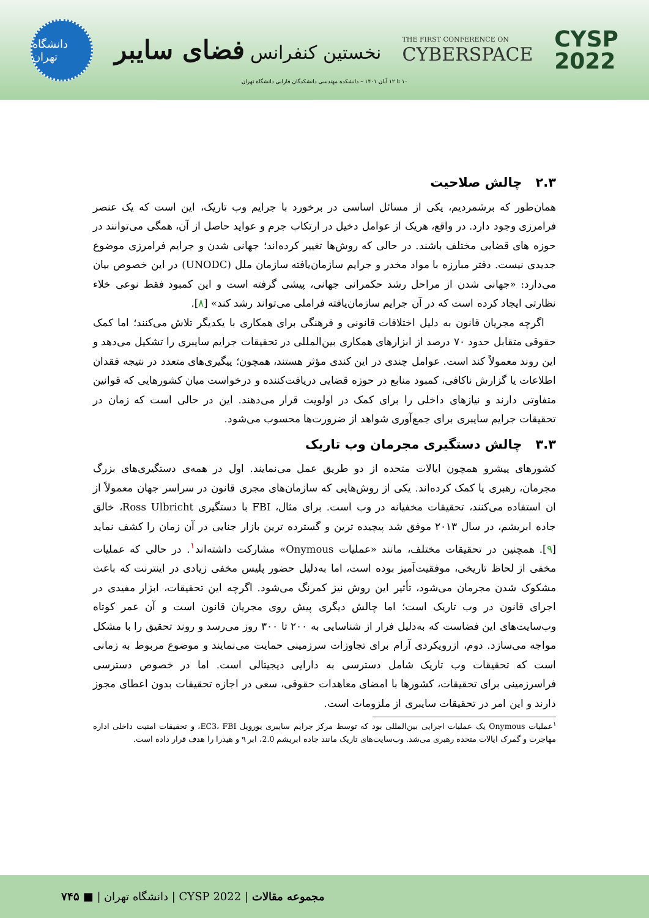دانشگاه تهران
نخستین کنفرانس فضای سایبر
THE FIRST CONFERENCE ON
CYBERSPACE
CYSP
2022
۱۰ تا ۱۲ آبان ۱۴۰۱ – دانشکده مهندسی دانشکدگان فارابی دانشگاه تهران
۲.۳ چالش صلاحیت
همان‌طور که برشمردیم، یکی از مسائل اساسی در برخورد با جرایم وب تاریک، این است که یک عنصر فرامرزی وجود دارد. در واقع، هریک از عوامل دخیل در ارتکاب جرم و عواید حاصل از آن، همگی می‌توانند در حوزه های قضایی مختلف باشند. در حالی که روش‌ها تغییر کرده‌اند؛ جهانی شدن و جرایم فرامرزی موضوع جدیدی نیست. دفتر مبارزه با مواد مخدر و جرایم سازمان‌یافته سازمان ملل (UNODC) در این خصوص بیان می‌دارد: «جهانی شدن از مراحل رشد حکمرانی جهانی، پیشی گرفته است و این کمبود فقط نوعی خلاء نظارتی ایجاد کرده است که در آن جرایم سازمان‌یافته فراملی می‌تواند رشد کند» [۸].
اگرچه مجریان قانون به دلیل اختلافات قانونی و فرهنگی برای همکاری با یکدیگر تلاش می‌کنند؛ اما کمک حقوقی متقابل حدود ۷۰ درصد از ابزارهای همکاری بین‌المللی در تحقیقات جرایم سایبری را تشکیل می‌دهد و این روند معمولاً کند است. عوامل چندی در این کندی مؤثر هستند، همچون؛ پیگیری‌های متعدد در نتیجه فقدان اطلاعات یا گزارش ناکافی، کمبود منابع در حوزه قضایی دریافت‌کننده و درخواست میان کشورهایی که قوانین متفاوتی دارند و نیازهای داخلی را برای کمک در اولویت قرار می‌دهند. این در حالی است که زمان در تحقیقات جرایم سایبری برای جمع‌آوری شواهد از ضرورت‌ها محسوب می‌شود.
۳.۳ چالش دستگیری مجرمان وب تاریک
کشورهای پیشرو همچون ایالات متحده از دو طریق عمل می‌نمایند. اول در همه‌ی دستگیری‌های بزرگ مجرمان، رهبری یا کمک کرده‌اند. یکی از روش‌هایی که سازمان‌های مجری قانون در سراسر جهان معمولاً از ان استفاده می‌کنند، تحقیقات مخفیانه در وب است. برای مثال، FBI با دستگیری Ross Ulbricht، خالق جاده ابریشم، در سال ۲۰۱۳ موفق شد پیچیده ترین و گسترده ترین بازار جنایی در آن زمان را کشف نماید [۹]. همچنین در تحقیقات مختلف، مانند «عملیات Onymous» مشارکت داشته‌اند<sup>۱</sup>. در حالی که عملیات مخفی از لحاظ تاریخی، موفقیت‌آمیز بوده است، اما به‌دلیل حضور پلیس مخفی زیادی در اینترنت که باعث مشکوک شدن مجرمان می‌شود، تأثیر این روش نیز کمرنگ می‌شود. اگرچه این تحقیقات، ابزار مفیدی در اجرای قانون در وب تاریک است؛ اما چالش دیگری پیش روی مجریان قانون است و آن عمر کوتاه وب‌سایت‌های این فضاست که به‌دلیل فرار از شناسایی به ۲۰۰ تا ۳۰۰ روز می‌رسد و روند تحقیق را با مشکل مواجه می‌سازد. دوم، ازرویکردی آرام برای تجاوزات سرزمینی حمایت می‌نمایند و موضوع مربوط به زمانی است که تحقیقات وب تاریک شامل دسترسی به دارایی دیجیتالی است. اما در خصوص دسترسی فراسرزمینی برای تحقیقات، کشورها با امضای معاهدات حقوقی، سعی در اجازه تحقیقات بدون اعطای مجوز دارند و این امر در تحقیقات سایبری از ملزومات است.
<sup>۱</sup> عملیات Onymous یک عملیات اجرایی بین‌المللی بود که توسط مرکز جرایم سایبری یوروپل EC3، FBI، و تحقیقات امنیت داخلی اداره مهاجرت و گمرک ایالات متحده رهبری می‌شد. وب‌سایت‌های تاریک مانند جاده ابریشم 2.0، ابر ۹ و هیدرا را هدف قرار داده است.
مجموعه مقالات | CYSP 2022 | دانشگاه تهران | ■ ۷۴۵